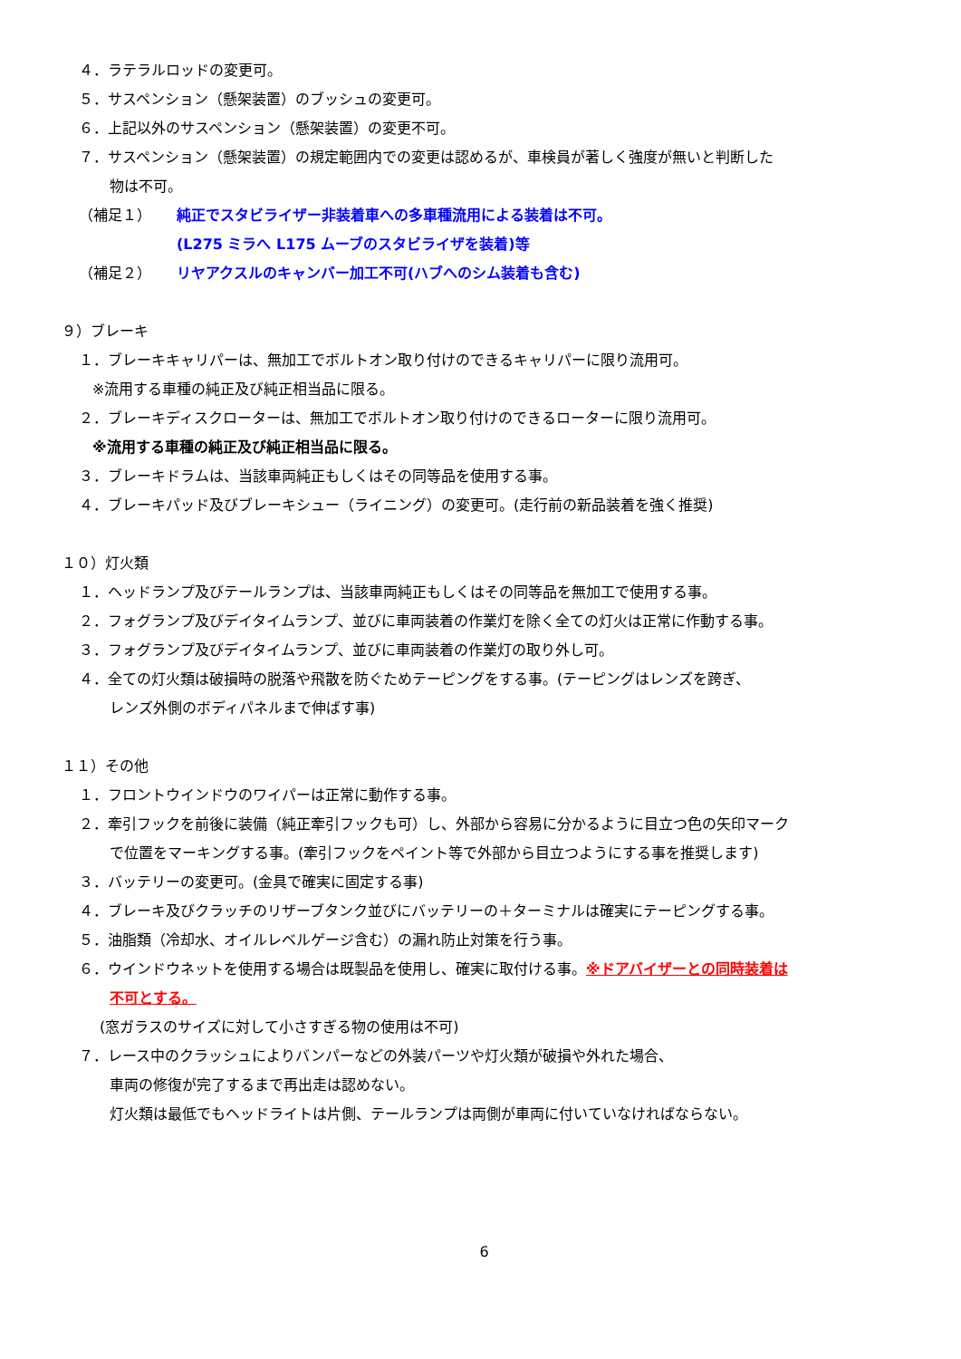４．ラテラルロッドの変更可。
５．サスペンション（懸架装置）のブッシュの変更可。
６．上記以外のサスペンション（懸架装置）の変更不可。
７．サスペンション（懸架装置）の規定範囲内での変更は認めるが、車検員が著しく強度が無いと判断した
物は不可。
（補足１） 純正でスタビライザー非装着車への多車種流用による装着は不可。
(L275 ミラへ L175 ムーブのスタビライザを装着)等
（補足２） リヤアクスルのキャンバー加工不可(ハブへのシム装着も含む)
９）ブレーキ
１．ブレーキキャリパーは、無加工でボルトオン取り付けのできるキャリパーに限り流用可。
※流用する車種の純正及び純正相当品に限る。
２．ブレーキディスクローターは、無加工でボルトオン取り付けのできるローターに限り流用可。
※流用する車種の純正及び純正相当品に限る。
３．ブレーキドラムは、当該車両純正もしくはその同等品を使用する事。
４．ブレーキパッド及びブレーキシュー（ライニング）の変更可。(走行前の新品装着を強く推奨)
１０）灯火類
１．ヘッドランプ及びテールランプは、当該車両純正もしくはその同等品を無加工で使用する事。
２．フォグランプ及びデイタイムランプ、並びに車両装着の作業灯を除く全ての灯火は正常に作動する事。
３．フォグランプ及びデイタイムランプ、並びに車両装着の作業灯の取り外し可。
４．全ての灯火類は破損時の脱落や飛散を防ぐためテーピングをする事。(テーピングはレンズを跨ぎ、
レンズ外側のボディパネルまで伸ばす事)
１１）その他
１．フロントウインドウのワイパーは正常に動作する事。
２．牽引フックを前後に装備（純正牽引フックも可）し、外部から容易に分かるように目立つ色の矢印マーク
で位置をマーキングする事。(牽引フックをペイント等で外部から目立つようにする事を推奨します)
３．バッテリーの変更可。(金具で確実に固定する事)
４．ブレーキ及びクラッチのリザーブタンク並びにバッテリーの＋ターミナルは確実にテーピングする事。
５．油脂類（冷却水、オイルレベルゲージ含む）の漏れ防止対策を行う事。
６．ウインドウネットを使用する場合は既製品を使用し、確実に取付ける事。※ドアバイザーとの同時装着は
不可とする。
(窓ガラスのサイズに対して小さすぎる物の使用は不可)
７．レース中のクラッシュによりバンパーなどの外装パーツや灯火類が破損や外れた場合、
車両の修復が完了するまで再出走は認めない。
灯火類は最低でもヘッドライトは片側、テールランプは両側が車両に付いていなければならない。
6